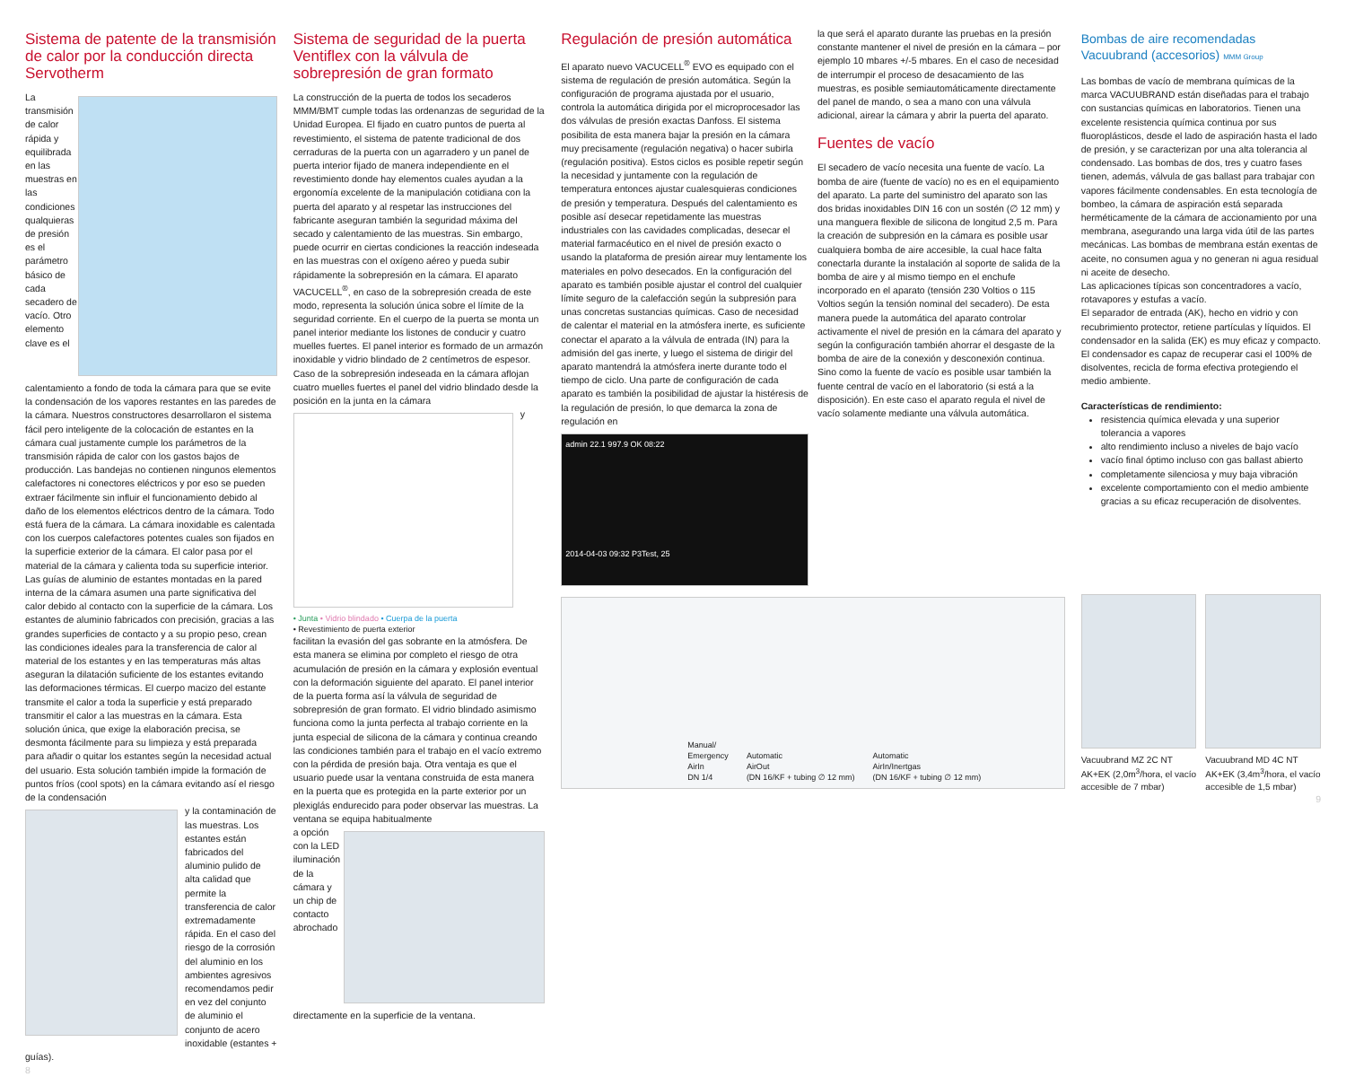Sistema de patente de la transmisión de calor por la conducción directa Servotherm
La transmisión de calor rápida y equilibrada en las muestras en las condiciones qualquieras de presión es el parámetro básico de cada secadero de vacío. Otro elemento clave es el calentamiento a fondo de toda la cámara para que se evite la condensación de los vapores restantes en las paredes de la cámara. Nuestros constructores desarrollaron el sistema fácil pero inteligente de la colocación de estantes en la cámara cual justamente cumple los parámetros de la transmisión rápida de calor con los gastos bajos de producción. Las bandejas no contienen ningunos elementos calefactores ni conectores eléctricos y por eso se pueden extraer fácilmente sin influir el funcionamiento debido al daño de los elementos eléctricos dentro de la cámara. Todo está fuera de la cámara. La cámara inoxidable es calentada con los cuerpos calefactores potentes cuales son fijados en la superficie exterior de la cámara. El calor pasa por el material de la cámara y calienta toda su superficie interior. Las guías de aluminio de estantes montadas en la pared interna de la cámara asumen una parte significativa del calor debido al contacto con la superficie de la cámara. Los estantes de aluminio fabricados con precisión, gracias a las grandes superficies de contacto y a su propio peso, crean las condiciones ideales para la transferencia de calor al material de los estantes y en las temperaturas más altas aseguran la dilatación suficiente de los estantes evitando las deformaciones térmicas. El cuerpo macizo del estante transmite el calor a toda la superficie y está preparado transmitir el calor a las muestras en la cámara. Esta solución única, que exige la elaboración precisa, se desmonta fácilmente para su limpieza y está preparada para añadir o quitar los estantes según la necesidad actual del usuario. Esta solución también impide la formación de puntos fríos (cool spots) en la cámara evitando así el riesgo de la condensación
y la contaminación de las muestras. Los estantes están fabricados del aluminio pulido de alta calidad que permite la transferencia de calor extremadamente rápida. En el caso del riesgo de la corrosión del aluminio en los ambientes agresivos recomendamos pedir en vez del conjunto de aluminio el conjunto de acero inoxidable (estantes + guías).
8
Sistema de seguridad de la puerta Ventiflex con la válvula de sobrepresión de gran formato
La construcción de la puerta de todos los secaderos MMM/BMT cumple todas las ordenanzas de seguridad de la Unidad Europea. El fijado en cuatro puntos de puerta al revestimiento, el sistema de patente tradicional de dos cerraduras de la puerta con un agarradero y un panel de puerta interior fijado de manera independiente en el revestimiento donde hay elementos cuales ayudan a la ergonomía excelente de la manipulación cotidiana con la puerta del aparato y al respetar las instrucciones del fabricante aseguran también la seguridad máxima del secado y calentamiento de las muestras. Sin embargo, puede ocurrir en ciertas condiciones la reacción indeseada en las muestras con el oxígeno aéreo y pueda subir rápidamente la sobrepresión en la cámara. El aparato VACUCELL<sup>®</sup>, en caso de la sobrepresión creada de este modo, representa la solución única sobre el límite de la seguridad corriente. En el cuerpo de la puerta se monta un panel interior mediante los listones de conducir y cuatro muelles fuertes. El panel interior es formado de un armazón inoxidable y vidrio blindado de 2 centímetros de espesor. Caso de la sobrepresión indeseada en la cámara aflojan cuatro muelles fuertes el panel del vidrio blindado desde la posición en la junta en la cámara
• Junta • Vidrio blindado • Cuerpa de la puerta
• Revestimiento de puerta exterior
y facilitan la evasión del gas sobrante en la atmósfera. De esta manera se elimina por completo el riesgo de otra acumulación de presión en la cámara y explosión eventual con la deformación siguiente del aparato. El panel interior de la puerta forma así la válvula de seguridad de sobrepresión de gran formato. El vidrio blindado asimismo funciona como la junta perfecta al trabajo corriente en la junta especial de silicona de la cámara y continua creando las condiciones también para el trabajo en el vacío extremo con la pérdida de presión baja. Otra ventaja es que el usuario puede usar la ventana construida de esta manera en la puerta que es protegida en la parte exterior por un plexiglás endurecido para poder observar las muestras. La ventana se equipa habitualmente
a opción con la LED iluminación de la cámara y un chip de contacto abrochado directamente en la superficie de la ventana.
Regulación de presión automática
El aparato nuevo VACUCELL<sup>®</sup> EVO es equipado con el sistema de regulación de presión automática. Según la configuración de programa ajustada por el usuario, controla la automática dirigida por el microprocesador las dos válvulas de presión exactas Danfoss. El sistema posibilita de esta manera bajar la presión en la cámara muy precisamente (regulación negativa) o hacer subirla (regulación positiva). Estos ciclos es posible repetir según la necesidad y juntamente con la regulación de temperatura entonces ajustar cualesquieras condiciones de presión y temperatura. Después del calentamiento es posible así desecar repetidamente las muestras industriales con las cavidades complicadas, desecar el material farmacéutico en el nivel de presión exacto o usando la plataforma de presión airear muy lentamente los materiales en polvo desecados. En la configuración del aparato es también posible ajustar el control del cualquier límite seguro de la calefacción según la subpresión para unas concretas sustancias químicas. Caso de necesidad de calentar el material en la atmósfera inerte, es suficiente conectar el aparato a la válvula de entrada (IN) para la admisión del gas inerte, y luego el sistema de dirigir del aparato mantendrá la atmósfera inerte durante todo el tiempo de ciclo. Una parte de configuración de cada aparato es también la posibilidad de ajustar la histéresis de la regulación de presión, lo que demarca la zona de regulación en
admin 22.1 997.9 OK 08:22
2014-04-03 09:32 P3Test, 25
la que será el aparato durante las pruebas en la presión constante mantener el nivel de presión en la cámara – por ejemplo 10 mbares +/-5 mbares. En el caso de necesidad de interrumpir el proceso de desacamiento de las muestras, es posible semiautomáticamente directamente del panel de mando, o sea a mano con una válvula adicional, airear la cámara y abrir la puerta del aparato.
Fuentes de vacío
El secadero de vacío necesita una fuente de vacío. La bomba de aire (fuente de vacío) no es en el equipamiento del aparato. La parte del suministro del aparato son las dos bridas inoxidables DIN 16 con un sostén (∅ 12 mm) y una manguera flexible de silicona de longitud 2,5 m. Para la creación de subpresión en la cámara es posible usar cualquiera bomba de aire accesible, la cual hace falta conectarla durante la instalación al soporte de salida de la bomba de aire y al mismo tiempo en el enchufe incorporado en el aparato (tensión 230 Voltios o 115 Voltios según la tensión nominal del secadero). De esta manera puede la automática del aparato controlar activamente el nivel de presión en la cámara del aparato y según la configuración también ahorrar el desgaste de la bomba de aire de la conexión y desconexión continua. Sino como la fuente de vacío es posible usar también la fuente central de vacío en el laboratorio (si está a la disposición). En este caso el aparato regula el nivel de vacío solamente mediante una válvula automática.
Manual/
Emergency
AirIn
DN 1/4 Automatic
AirOut
(DN 16/KF + tubing ∅ 12 mm) Automatic
AirIn/Inertgas
(DN 16/KF + tubing ∅ 12 mm)
Bombas de aire recomendadas Vacuubrand (accesorios) MMM Group
Las bombas de vacío de membrana químicas de la marca VACUUBRAND están diseñadas para el trabajo con sustancias químicas en laboratorios. Tienen una excelente resistencia química continua por sus fluoroplásticos, desde el lado de aspiración hasta el lado de presión, y se caracterizan por una alta tolerancia al condensado. Las bombas de dos, tres y cuatro fases tienen, además, válvula de gas ballast para trabajar con vapores fácilmente condensables. En esta tecnología de bombeo, la cámara de aspiración está separada herméticamente de la cámara de accionamiento por una membrana, asegurando una larga vida útil de las partes mecánicas. Las bombas de membrana están exentas de aceite, no consumen agua y no generan ni agua residual ni aceite de desecho.
Las aplicaciones típicas son concentradores a vacío, rotavapores y estufas a vacío.
El separador de entrada (AK), hecho en vidrio y con recubrimiento protector, retiene partículas y líquidos. El condensador en la salida (EK) es muy eficaz y compacto.
El condensador es capaz de recuperar casi el 100% de disolventes, recicla de forma efectiva protegiendo el medio ambiente.
Características de rendimiento:
resistencia química elevada y una superior tolerancia a vapores
alto rendimiento incluso a niveles de bajo vacío
vacío final óptimo incluso con gas ballast abierto
completamente silenciosa y muy baja vibración
excelente comportamiento con el medio ambiente gracias a su eficaz recuperación de disolventes.
Vacuubrand MZ 2C NT AK+EK (2,0m<sup>3</sup>/hora, el vacío accesible de 7 mbar)
Vacuubrand MD 4C NT AK+EK (3,4m<sup>3</sup>/hora, el vacío accesible de 1,5 mbar)
9